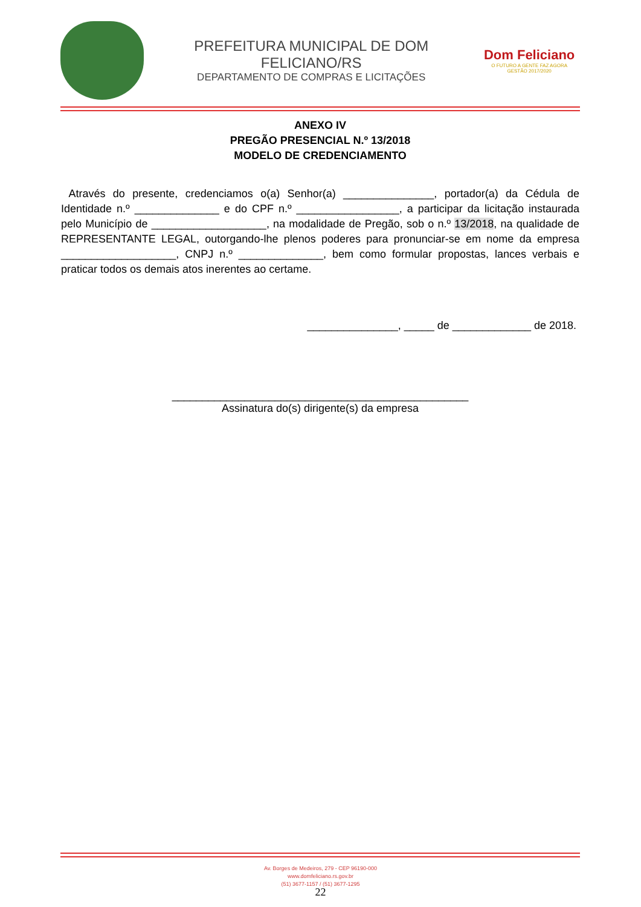PREFEITURA MUNICIPAL DE DOM FELICIANO/RS
DEPARTAMENTO DE COMPRAS E LICITAÇÕES
Dom Feliciano
O FUTURO A GENTE FAZ AGORA
GESTÃO 2017/2020
ANEXO IV
PREGÃO PRESENCIAL N.º 13/2018
MODELO DE CREDENCIAMENTO
Através do presente, credenciamos o(a) Senhor(a) _______________, portador(a) da Cédula de Identidade n.º ______________ e do CPF n.º _________________, a participar da licitação instaurada pelo Município de ___________________, na modalidade de Pregão, sob o n.º 13/2018, na qualidade de REPRESENTANTE LEGAL, outorgando-lhe plenos poderes para pronunciar-se em nome da empresa ___________________, CNPJ n.º ______________, bem como formular propostas, lances verbais e praticar todos os demais atos inerentes ao certame.
_______________, _____ de _____________ de 2018.
_________________________________________________
Assinatura do(s) dirigente(s) da empresa
Av. Borges de Medeiros, 279 - CEP 96190-000
www.domfeliciano.rs.gov.br
(51) 3677-1157 / (51) 3677-1295
22